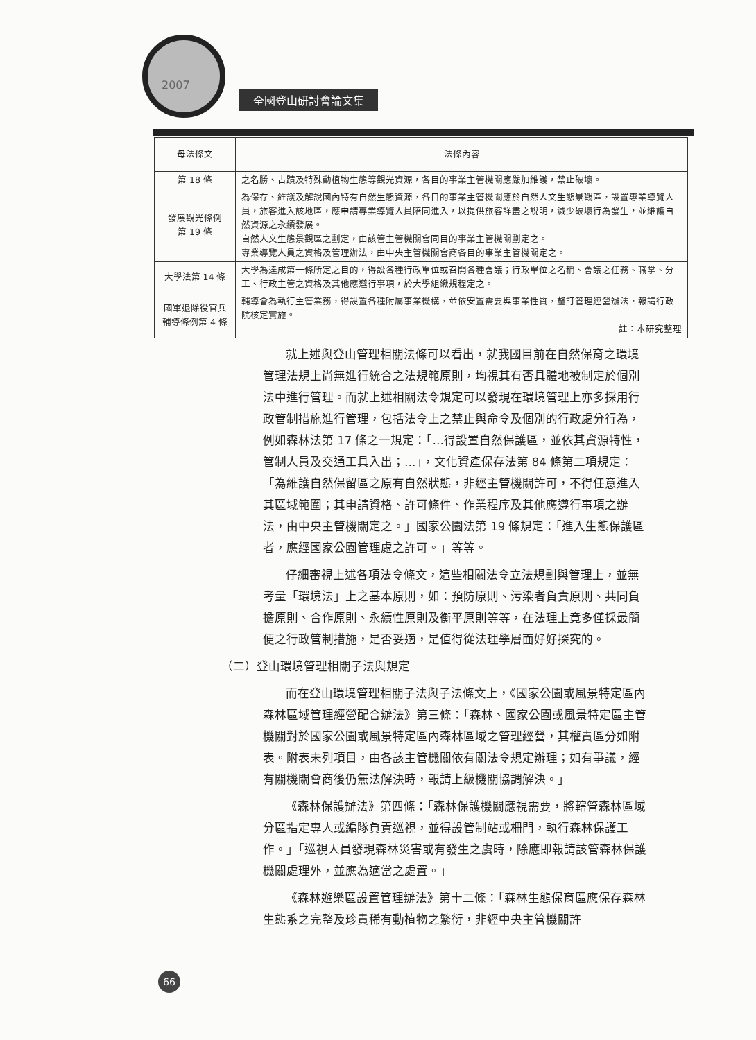2007
全國登山研討會論文集
| 母法條文 | 法條內容 |
| --- | --- |
| 第 18 條 | 之名勝、古蹟及特殊動植物生態等觀光資源，各目的事業主管機關應嚴加維護，禁止破壞。 |
| 發展觀光條例 第 19 條 | 為保存、維護及解說國內特有自然生態資源，各目的事業主管機關應於自然人文生態景觀區，設置專業導覽人員，旅客進入該地區，應申請專業導覽人員陪同進入，以提供旅客詳盡之說明，減少破壞行為發生，並維護自然資源之永續發展。 自然人文生態景觀區之劃定，由該管主管機關會同目的事業主管機關劃定之。 專業導覽人員之資格及管理辦法，由中央主管機關會商各目的事業主管機關定之。 |
| 大學法第 14 條 | 大學為達成第一條所定之目的，得設各種行政單位或召開各種會議；行政單位之名稱、會議之任務、職掌、分工、行政主管之資格及其他應遵行事項，於大學組織規程定之。 |
| 國軍退除役官兵輔導條例第 4 條 | 輔導會為執行主管業務，得設置各種附屬事業機構，並依安置需要與事業性質，釐訂管理經營辦法，報請行政院核定實施。 註：本研究整理 |
就上述與登山管理相關法條可以看出，就我國目前在自然保育之環境管理法規上尚無進行統合之法規範原則，均視其有否具體地被制定於個別法中進行管理。而就上述相關法令規定可以發現在環境管理上亦多採用行政管制措施進行管理，包括法令上之禁止與命令及個別的行政處分行為，例如森林法第 17 條之一規定：「…得設置自然保護區，並依其資源特性，管制人員及交通工具入出；…」，文化資產保存法第 84 條第二項規定：「為維護自然保留區之原有自然狀態，非經主管機關許可，不得任意進入其區域範圍；其申請資格、許可條件、作業程序及其他應遵行事項之辦法，由中央主管機關定之。」國家公園法第 19 條規定：「進入生態保護區者，應經國家公園管理處之許可。」等等。
仔細審視上述各項法令條文，這些相關法令立法規劃與管理上，並無考量「環境法」上之基本原則，如：預防原則、污染者負責原則、共同負擔原則、合作原則、永續性原則及衡平原則等等，在法理上竟多僅採最簡便之行政管制措施，是否妥適，是值得從法理學層面好好探究的。
（二）登山環境管理相關子法與規定
而在登山環境管理相關子法與子法條文上，《國家公園或風景特定區內森林區域管理經營配合辦法》第三條：「森林、國家公園或風景特定區主管機關對於國家公園或風景特定區內森林區域之管理經營，其權責區分如附表。附表未列項目，由各該主管機關依有關法令規定辦理；如有爭議，經有關機關會商後仍無法解決時，報請上級機關協調解決。」
《森林保護辦法》第四條：「森林保護機關應視需要，將轄管森林區域分區指定專人或編隊負責巡視，並得設管制站或柵門，執行森林保護工作。」「巡視人員發現森林災害或有發生之虞時，除應即報請該管森林保護機關處理外，並應為適當之處置。」
《森林遊樂區設置管理辦法》第十二條：「森林生態保育區應保存森林生態系之完整及珍貴稀有動植物之繁衍，非經中央主管機關許
66